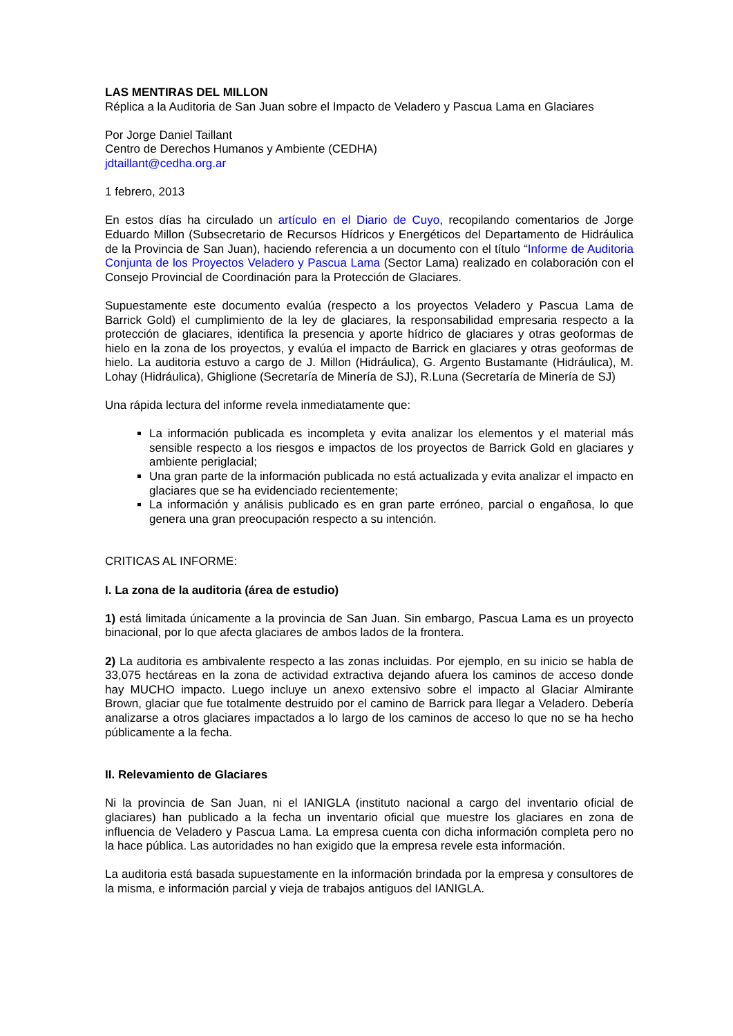LAS MENTIRAS DEL MILLON
Réplica a la Auditoria de San Juan sobre el Impacto de Veladero y Pascua Lama en Glaciares
Por Jorge Daniel Taillant
Centro de Derechos Humanos y Ambiente (CEDHA)
jdtaillant@cedha.org.ar
1 febrero, 2013
En estos días ha circulado un artículo en el Diario de Cuyo, recopilando comentarios de Jorge Eduardo Millon (Subsecretario de Recursos Hídricos y Energéticos del Departamento de Hidráulica de la Provincia de San Juan), haciendo referencia a un documento con el título “Informe de Auditoria Conjunta de los Proyectos Veladero y Pascua Lama (Sector Lama) realizado en colaboración con el Consejo Provincial de Coordinación para la Protección de Glaciares.
Supuestamente este documento evalúa (respecto a los proyectos Veladero y Pascua Lama de Barrick Gold) el cumplimiento de la ley de glaciares, la responsabilidad empresaria respecto a la protección de glaciares, identifica la presencia y aporte hídrico de glaciares y otras geoformas de hielo en la zona de los proyectos, y evalúa el impacto de Barrick en glaciares y otras geoformas de hielo. La auditoria estuvo a cargo de J. Millon (Hidráulica), G. Argento Bustamante (Hidráulica), M. Lohay (Hidráulica), Ghiglione (Secretaría de Minería de SJ), R.Luna (Secretaría de Minería de SJ)
Una rápida lectura del informe revela inmediatamente que:
La información publicada es incompleta y evita analizar los elementos y el material más sensible respecto a los riesgos e impactos de los proyectos de Barrick Gold en glaciares y ambiente periglacial;
Una gran parte de la información publicada no está actualizada y evita analizar el impacto en glaciares que se ha evidenciado recientemente;
La información y análisis publicado es en gran parte erróneo, parcial o engañosa, lo que genera una gran preocupación respecto a su intención.
CRITICAS AL INFORME:
I. La zona de la auditoria (área de estudio)
1) está limitada únicamente a la provincia de San Juan. Sin embargo, Pascua Lama es un proyecto binacional, por lo que afecta glaciares de ambos lados de la frontera.
2) La auditoria es ambivalente respecto a las zonas incluidas. Por ejemplo, en su inicio se habla de 33,075 hectáreas en la zona de actividad extractiva dejando afuera los caminos de acceso donde hay MUCHO impacto. Luego incluye un anexo extensivo sobre el impacto al Glaciar Almirante Brown, glaciar que fue totalmente destruido por el camino de Barrick para llegar a Veladero. Debería analizarse a otros glaciares impactados a lo largo de los caminos de acceso lo que no se ha hecho públicamente a la fecha.
II. Relevamiento de Glaciares
Ni la provincia de San Juan, ni el IANIGLA (instituto nacional a cargo del inventario oficial de glaciares) han publicado a la fecha un inventario oficial que muestre los glaciares en zona de influencia de Veladero y Pascua Lama. La empresa cuenta con dicha información completa pero no la hace pública. Las autoridades no han exigido que la empresa revele esta información.
La auditoria está basada supuestamente en la información brindada por la empresa y consultores de la misma, e información parcial y vieja de trabajos antiguos del IANIGLA.